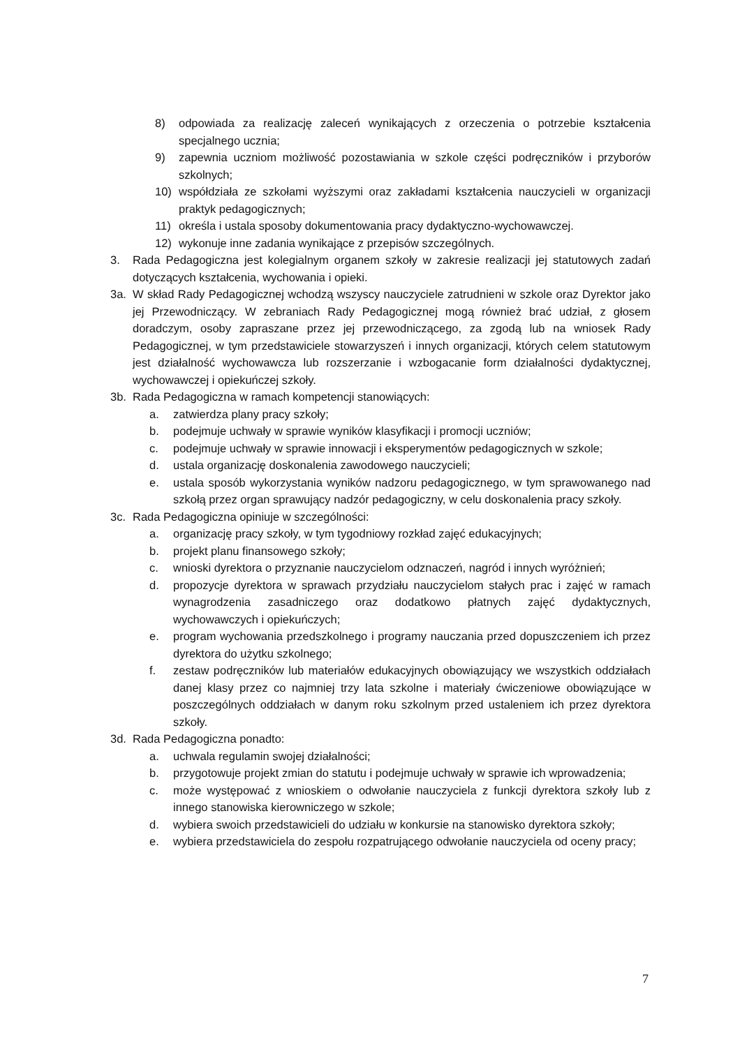8) odpowiada za realizację zaleceń wynikających z orzeczenia o potrzebie kształcenia specjalnego ucznia;
9) zapewnia uczniom możliwość pozostawiania w szkole części podręczników i przyborów szkolnych;
10) współdziała ze szkołami wyższymi oraz zakładami kształcenia nauczycieli w organizacji praktyk pedagogicznych;
11) określa i ustala sposoby dokumentowania pracy dydaktyczno-wychowawczej.
12) wykonuje inne zadania wynikające z przepisów szczególnych.
3. Rada Pedagogiczna jest kolegialnym organem szkoły w zakresie realizacji jej statutowych zadań dotyczących kształcenia, wychowania i opieki.
3a. W skład Rady Pedagogicznej wchodzą wszyscy nauczyciele zatrudnieni w szkole oraz Dyrektor jako jej Przewodniczący. W zebraniach Rady Pedagogicznej mogą również brać udział, z głosem doradczym, osoby zapraszane przez jej przewodniczącego, za zgodą lub na wniosek Rady Pedagogicznej, w tym przedstawiciele stowarzyszeń i innych organizacji, których celem statutowym jest działalność wychowawcza lub rozszerzanie i wzbogacanie form działalności dydaktycznej, wychowawczej i opiekuńczej szkoły.
3b. Rada Pedagogiczna w ramach kompetencji stanowiących:
a. zatwierdza plany pracy szkoły;
b. podejmuje uchwały w sprawie wyników klasyfikacji i promocji uczniów;
c. podejmuje uchwały w sprawie innowacji i eksperymentów pedagogicznych w szkole;
d. ustala organizację doskonalenia zawodowego nauczycieli;
e. ustala sposób wykorzystania wyników nadzoru pedagogicznego, w tym sprawowanego nad szkołą przez organ sprawujący nadzór pedagogiczny, w celu doskonalenia pracy szkoły.
3c. Rada Pedagogiczna opiniuje w szczególności:
a. organizację pracy szkoły, w tym tygodniowy rozkład zajęć edukacyjnych;
b. projekt planu finansowego szkoły;
c. wnioski dyrektora o przyznanie nauczycielom odznaczeń, nagród i innych wyróżnień;
d. propozycje dyrektora w sprawach przydziału nauczycielom stałych prac i zajęć w ramach wynagrodzenia zasadniczego oraz dodatkowo płatnych zajęć dydaktycznych, wychowawczych i opiekuńczych;
e. program wychowania przedszkolnego i programy nauczania przed dopuszczeniem ich przez dyrektora do użytku szkolnego;
f. zestaw podręczników lub materiałów edukacyjnych obowiązujący we wszystkich oddziałach danej klasy przez co najmniej trzy lata szkolne i materiały ćwiczeniowe obowiązujące w poszczególnych oddziałach w danym roku szkolnym przed ustaleniem ich przez dyrektora szkoły.
3d. Rada Pedagogiczna ponadto:
a. uchwala regulamin swojej działalności;
b. przygotowuje projekt zmian do statutu i podejmuje uchwały w sprawie ich wprowadzenia;
c. może występować z wnioskiem o odwołanie nauczyciela z funkcji dyrektora szkoły lub z innego stanowiska kierowniczego w szkole;
d. wybiera swoich przedstawicieli do udziału w konkursie na stanowisko dyrektora szkoły;
e. wybiera przedstawiciela do zespołu rozpatrującego odwołanie nauczyciela od oceny pracy;
7